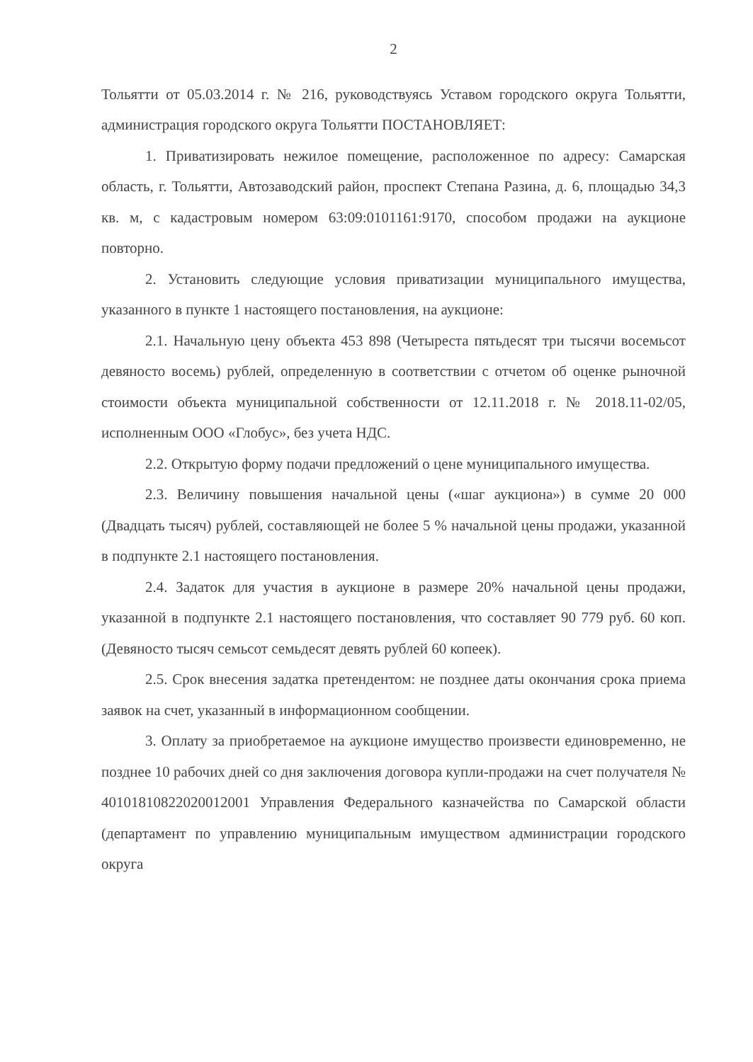2
Тольятти от 05.03.2014 г. № 216, руководствуясь Уставом городского округа Тольятти, администрация городского округа Тольятти ПОСТАНОВЛЯЕТ:
1. Приватизировать нежилое помещение, расположенное по адресу: Самарская область, г. Тольятти, Автозаводский район, проспект Степана Разина, д. 6, площадью 34,3 кв. м, с кадастровым номером 63:09:0101161:9170, способом продажи на аукционе повторно.
2. Установить следующие условия приватизации муниципального имущества, указанного в пункте 1 настоящего постановления, на аукционе:
2.1. Начальную цену объекта 453 898 (Четыреста пятьдесят три тысячи восемьсот девяносто восемь) рублей, определенную в соответствии с отчетом об оценке рыночной стоимости объекта муниципальной собственности от 12.11.2018 г. № 2018.11-02/05, исполненным ООО «Глобус», без учета НДС.
2.2. Открытую форму подачи предложений о цене муниципального имущества.
2.3. Величину повышения начальной цены («шаг аукциона») в сумме 20 000 (Двадцать тысяч) рублей, составляющей не более 5 % начальной цены продажи, указанной в подпункте 2.1 настоящего постановления.
2.4. Задаток для участия в аукционе в размере 20% начальной цены продажи, указанной в подпункте 2.1 настоящего постановления, что составляет 90 779 руб. 60 коп. (Девяносто тысяч семьсот семьдесят девять рублей 60 копеек).
2.5. Срок внесения задатка претендентом: не позднее даты окончания срока приема заявок на счет, указанный в информационном сообщении.
3. Оплату за приобретаемое на аукционе имущество произвести единовременно, не позднее 10 рабочих дней со дня заключения договора купли-продажи на счет получателя № 40101810822020012001 Управления Федерального казначейства по Самарской области (департамент по управлению муниципальным имуществом администрации городского округа